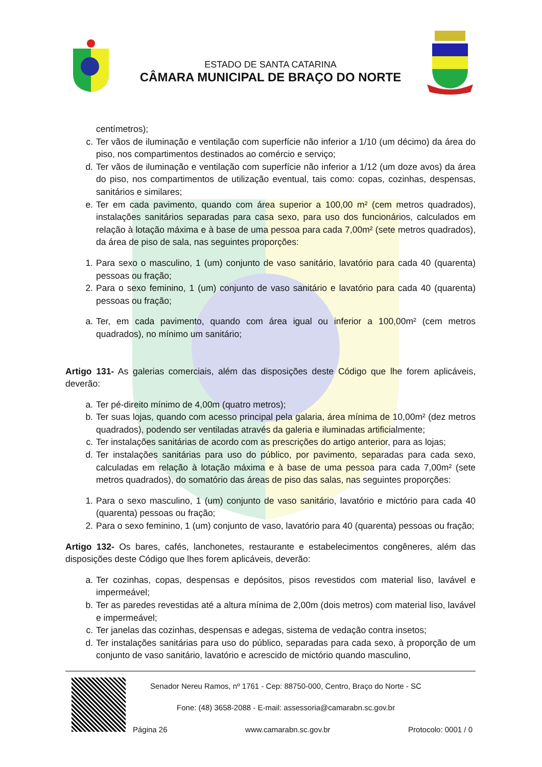ESTADO DE SANTA CATARINA
CÂMARA MUNICIPAL DE BRAÇO DO NORTE
centímetros);
c. Ter vãos de iluminação e ventilação com superfície não inferior a 1/10 (um décimo) da área do piso, nos compartimentos destinados ao comércio e serviço;
d. Ter vãos de iluminação e ventilação com superfície não inferior a 1/12 (um doze avos) da área do piso, nos compartimentos de utilização eventual, tais como: copas, cozinhas, despensas, sanitários e similares;
e. Ter em cada pavimento, quando com área superior a 100,00 m² (cem metros quadrados), instalações sanitários separadas para casa sexo, para uso dos funcionários, calculados em relação à lotação máxima e à base de uma pessoa para cada 7,00m² (sete metros quadrados), da área de piso de sala, nas seguintes proporções:
1. Para sexo o masculino, 1 (um) conjunto de vaso sanitário, lavatório para cada 40 (quarenta) pessoas ou fração;
2. Para o sexo feminino, 1 (um) conjunto de vaso sanitário e lavatório para cada 40 (quarenta) pessoas ou fração;
a. Ter, em cada pavimento, quando com área igual ou inferior a 100,00m² (cem metros quadrados), no mínimo um sanitário;
Artigo 131- As galerias comerciais, além das disposições deste Código que lhe forem aplicáveis, deverão:
a. Ter pé-direito mínimo de 4,00m (quatro metros);
b. Ter suas lojas, quando com acesso principal pela galaria, área mínima de 10,00m² (dez metros quadrados), podendo ser ventiladas através da galeria e iluminadas artificialmente;
c. Ter instalações sanitárias de acordo com as prescrições do artigo anterior, para as lojas;
d. Ter instalações sanitárias para uso do público, por pavimento, separadas para cada sexo, calculadas em relação à lotação máxima e à base de uma pessoa para cada 7,00m² (sete metros quadrados), do somatório das áreas de piso das salas, nas seguintes proporções:
1. Para o sexo masculino, 1 (um) conjunto de vaso sanitário, lavatório e mictório para cada 40 (quarenta) pessoas ou fração;
2. Para o sexo feminino, 1 (um) conjunto de vaso, lavatório para 40 (quarenta) pessoas ou fração;
Artigo 132- Os bares, cafés, lanchonetes, restaurante e estabelecimentos congêneres, além das disposições deste Código que lhes forem aplicáveis, deverão:
a. Ter cozinhas, copas, despensas e depósitos, pisos revestidos com material liso, lavável e impermeável;
b. Ter as paredes revestidas até a altura mínima de 2,00m (dois metros) com material liso, lavável e impermeável;
c. Ter janelas das cozinhas, despensas e adegas, sistema de vedação contra insetos;
d. Ter instalações sanitárias para uso do público, separadas para cada sexo, à proporção de um conjunto de vaso sanitário, lavatório e acrescido de mictório quando masculino,
Senador Nereu Ramos, nº 1761 - Cep: 88750-000, Centro, Braço do Norte - SC
Fone: (48) 3658-2088 - E-mail: assessoria@camarabn.sc.gov.br
Página 26 www.camarabn.sc.gov.br Protocolo: 0001 / 0